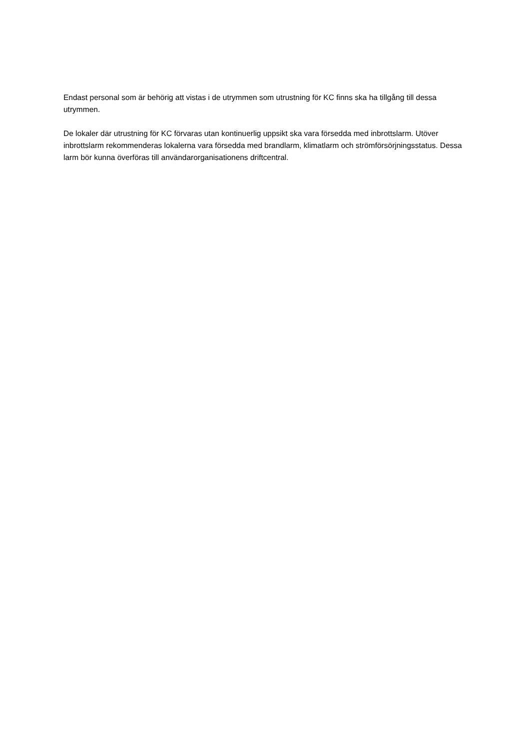Endast personal som är behörig att vistas i de utrymmen som utrustning för KC finns ska ha tillgång till dessa utrymmen.
De lokaler där utrustning för KC förvaras utan kontinuerlig uppsikt ska vara försedda med inbrottslarm. Utöver inbrottslarm rekommenderas lokalerna vara försedda med brandlarm, klimatlarm och strömförsörjningsstatus. Dessa larm bör kunna överföras till användarorganisationens driftcentral.